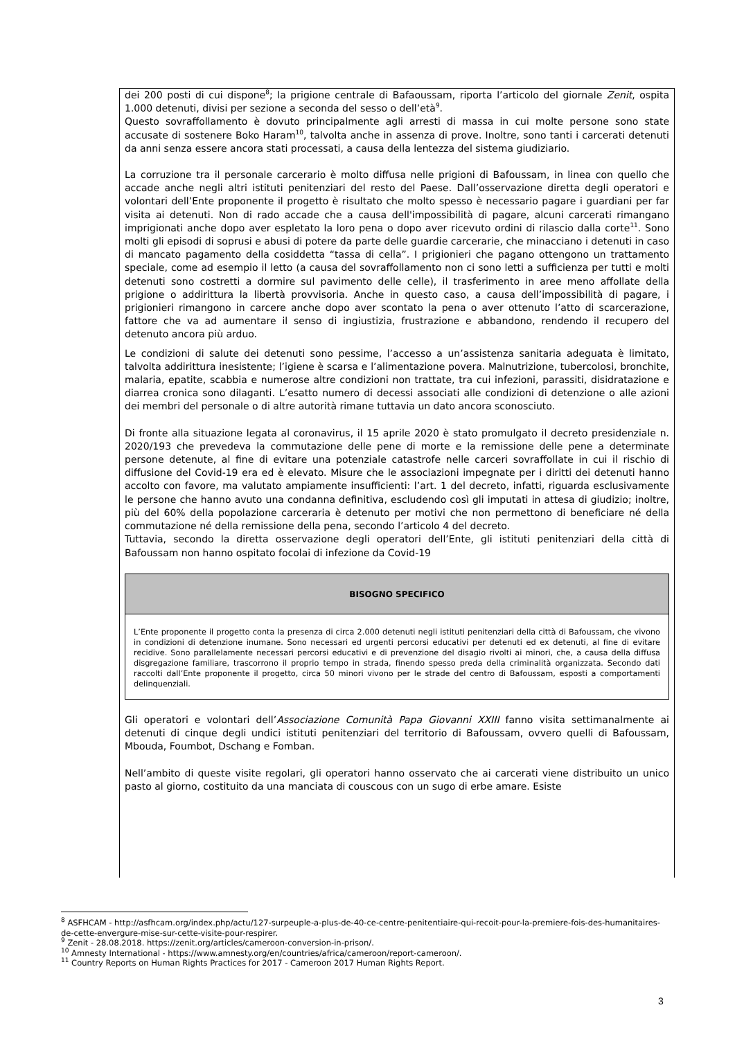dei 200 posti di cui dispone<sup>8</sup>; la prigione centrale di Bafaoussam, riporta l’articolo del giornale Zenit, ospita 1.000 detenuti, divisi per sezione a seconda del sesso o dell’età<sup>9</sup>.
Questo sovraffollamento è dovuto principalmente agli arresti di massa in cui molte persone sono state accusate di sostenere Boko Haram<sup>10</sup>, talvolta anche in assenza di prove. Inoltre, sono tanti i carcerati detenuti da anni senza essere ancora stati processati, a causa della lentezza del sistema giudiziario.
La corruzione tra il personale carcerario è molto diffusa nelle prigioni di Bafoussam, in linea con quello che accade anche negli altri istituti penitenziari del resto del Paese. Dall’osservazione diretta degli operatori e volontari dell’Ente proponente il progetto è risultato che molto spesso è necessario pagare i guardiani per far visita ai detenuti. Non di rado accade che a causa dell'impossibilità di pagare, alcuni carcerati rimangano imprigionati anche dopo aver espletato la loro pena o dopo aver ricevuto ordini di rilascio dalla corte<sup>11</sup>. Sono molti gli episodi di soprusi e abusi di potere da parte delle guardie carcerarie, che minacciano i detenuti in caso di mancato pagamento della cosiddetta “tassa di cella”. I prigionieri che pagano ottengono un trattamento speciale, come ad esempio il letto (a causa del sovraffollamento non ci sono letti a sufficienza per tutti e molti detenuti sono costretti a dormire sul pavimento delle celle), il trasferimento in aree meno affollate della prigione o addirittura la libertà provvisoria. Anche in questo caso, a causa dell’impossibilità di pagare, i prigionieri rimangono in carcere anche dopo aver scontato la pena o aver ottenuto l’atto di scarcerazione, fattore che va ad aumentare il senso di ingiustizia, frustrazione e abbandono, rendendo il recupero del detenuto ancora più arduo.
Le condizioni di salute dei detenuti sono pessime, l’accesso a un’assistenza sanitaria adeguata è limitato, talvolta addirittura inesistente; l’igiene è scarsa e l’alimentazione povera. Malnutrizione, tubercolosi, bronchite, malaria, epatite, scabbia e numerose altre condizioni non trattate, tra cui infezioni, parassiti, disidratazione e diarrea cronica sono dilaganti. L’esatto numero di decessi associati alle condizioni di detenzione o alle azioni dei membri del personale o di altre autorità rimane tuttavia un dato ancora sconosciuto.
Di fronte alla situazione legata al coronavirus, il 15 aprile 2020 è stato promulgato il decreto presidenziale n. 2020/193 che prevedeva la commutazione delle pene di morte e la remissione delle pene a determinate persone detenute, al fine di evitare una potenziale catastrofe nelle carceri sovraffollate in cui il rischio di diffusione del Covid-19 era ed è elevato. Misure che le associazioni impegnate per i diritti dei detenuti hanno accolto con favore, ma valutato ampiamente insufficienti: l’art. 1 del decreto, infatti, riguarda esclusivamente le persone che hanno avuto una condanna definitiva, escludendo così gli imputati in attesa di giudizio; inoltre, più del 60% della popolazione carceraria è detenuto per motivi che non permettono di beneficiare né della commutazione né della remissione della pena, secondo l’articolo 4 del decreto.
Tuttavia, secondo la diretta osservazione degli operatori dell’Ente, gli istituti penitenziari della città di Bafoussam non hanno ospitato focolai di infezione da Covid-19
BISOGNO SPECIFICO
L’Ente proponente il progetto conta la presenza di circa 2.000 detenuti negli istituti penitenziari della città di Bafoussam, che vivono in condizioni di detenzione inumane. Sono necessari ed urgenti percorsi educativi per detenuti ed ex detenuti, al fine di evitare recidive. Sono parallelamente necessari percorsi educativi e di prevenzione del disagio rivolti ai minori, che, a causa della diffusa disgregazione familiare, trascorrono il proprio tempo in strada, finendo spesso preda della criminalità organizzata. Secondo dati raccolti dall’Ente proponente il progetto, circa 50 minori vivono per le strade del centro di Bafoussam, esposti a comportamenti delinquenziali.
Gli operatori e volontari dell’Associazione Comunità Papa Giovanni XXIII fanno visita settimanalmente ai detenuti di cinque degli undici istituti penitenziari del territorio di Bafoussam, ovvero quelli di Bafoussam, Mbouda, Foumbot, Dschang e Fomban.
Nell’ambito di queste visite regolari, gli operatori hanno osservato che ai carcerati viene distribuito un unico pasto al giorno, costituito da una manciata di couscous con un sugo di erbe amare. Esiste
<sup>8</sup> ASFHCAM - http://asfhcam.org/index.php/actu/127-surpeuple-a-plus-de-40-ce-centre-penitentiaire-qui-recoit-pour-la-premiere-fois-des-humanitaires-de-cette-envergure-mise-sur-cette-visite-pour-respirer.
<sup>9</sup> Zenit - 28.08.2018. https://zenit.org/articles/cameroon-conversion-in-prison/.
<sup>10</sup> Amnesty International - https://www.amnesty.org/en/countries/africa/cameroon/report-cameroon/.
<sup>11</sup> Country Reports on Human Rights Practices for 2017 - Cameroon 2017 Human Rights Report.
3